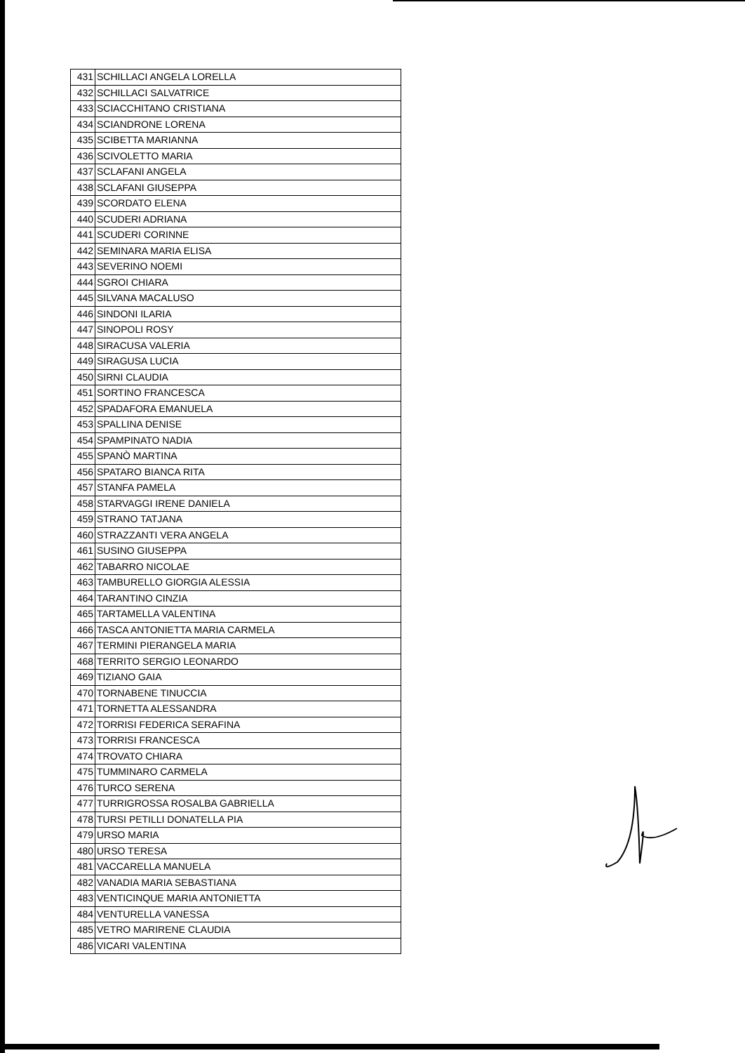| 431 | SCHILLACI ANGELA LORELLA |
| 432 | SCHILLACI SALVATRICE |
| 433 | SCIACCHITANO CRISTIANA |
| 434 | SCIANDRONE LORENA |
| 435 | SCIBETTA MARIANNA |
| 436 | SCIVOLETTO MARIA |
| 437 | SCLAFANI ANGELA |
| 438 | SCLAFANI GIUSEPPA |
| 439 | SCORDATO ELENA |
| 440 | SCUDERI ADRIANA |
| 441 | SCUDERI CORINNE |
| 442 | SEMINARA MARIA ELISA |
| 443 | SEVERINO NOEMI |
| 444 | SGROI CHIARA |
| 445 | SILVANA MACALUSO |
| 446 | SINDONI ILARIA |
| 447 | SINOPOLI ROSY |
| 448 | SIRACUSA VALERIA |
| 449 | SIRAGUSA LUCIA |
| 450 | SIRNI CLAUDIA |
| 451 | SORTINO FRANCESCA |
| 452 | SPADAFORA EMANUELA |
| 453 | SPALLINA DENISE |
| 454 | SPAMPINATO NADIA |
| 455 | SPANÒ MARTINA |
| 456 | SPATARO BIANCA RITA |
| 457 | STANFA PAMELA |
| 458 | STARVAGGI IRENE DANIELA |
| 459 | STRANO TATJANA |
| 460 | STRAZZANTI VERA ANGELA |
| 461 | SUSINO GIUSEPPA |
| 462 | TABARRO NICOLAE |
| 463 | TAMBURELLO GIORGIA ALESSIA |
| 464 | TARANTINO CINZIA |
| 465 | TARTAMELLA VALENTINA |
| 466 | TASCA ANTONIETTA MARIA CARMELA |
| 467 | TERMINI PIERANGELA MARIA |
| 468 | TERRITO SERGIO LEONARDO |
| 469 | TIZIANO GAIA |
| 470 | TORNABENE TINUCCIA |
| 471 | TORNETTA ALESSANDRA |
| 472 | TORRISI FEDERICA SERAFINA |
| 473 | TORRISI FRANCESCA |
| 474 | TROVATO CHIARA |
| 475 | TUMMINARO CARMELA |
| 476 | TURCO SERENA |
| 477 | TURRIGROSSA ROSALBA GABRIELLA |
| 478 | TURSI PETILLI DONATELLA PIA |
| 479 | URSO MARIA |
| 480 | URSO TERESA |
| 481 | VACCARELLA MANUELA |
| 482 | VANADIA MARIA SEBASTIANA |
| 483 | VENTICINQUE MARIA ANTONIETTA |
| 484 | VENTURELLA VANESSA |
| 485 | VETRO MARIRENE CLAUDIA |
| 486 | VICARI VALENTINA |